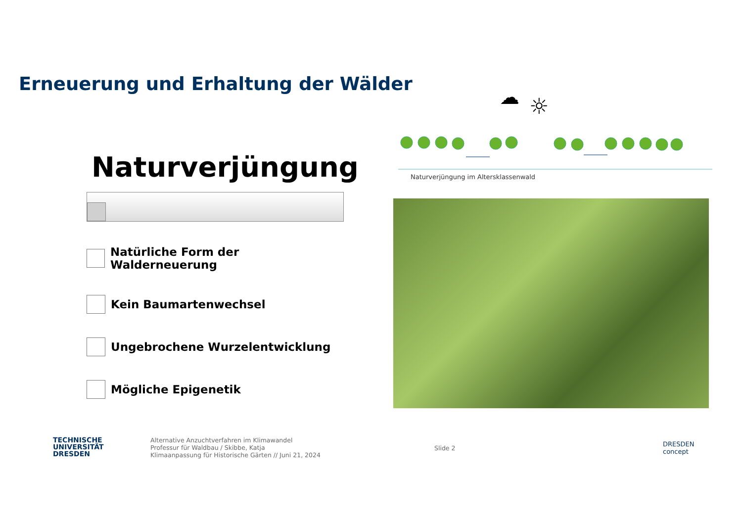Erneuerung und Erhaltung der Wälder
Naturverjüngung
Natürliche Form der Walderneuerung
Kein Baumartenwechsel
Ungebrochene Wurzelentwicklung
Mögliche Epigenetik
☁
☼
Naturverjüngung im Altersklassenwald
TECHNISCHE
UNIVERSITÄT
DRESDEN
Alternative Anzuchtverfahren im Klimawandel
Professur für Waldbau / Skibbe, Katja
Klimaanpassung für Historische Gärten // Juni 21, 2024
Slide 2
DRESDEN
concept